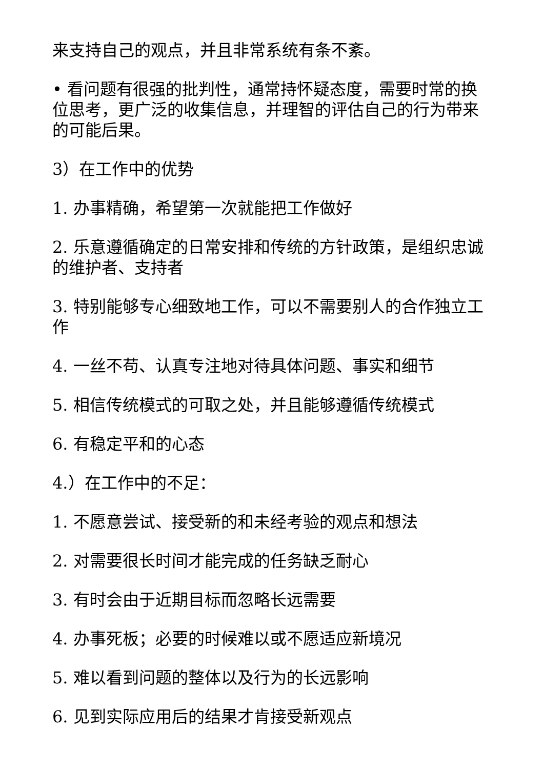来支持自己的观点，并且非常系统有条不紊。
• 看问题有很强的批判性，通常持怀疑态度，需要时常的换位思考，更广泛的收集信息，并理智的评估自己的行为带来的可能后果。
3）在工作中的优势
1. 办事精确，希望第一次就能把工作做好
2. 乐意遵循确定的日常安排和传统的方针政策，是组织忠诚的维护者、支持者
3. 特别能够专心细致地工作，可以不需要别人的合作独立工作
4. 一丝不苟、认真专注地对待具体问题、事实和细节
5. 相信传统模式的可取之处，并且能够遵循传统模式
6. 有稳定平和的心态
4.）在工作中的不足：
1. 不愿意尝试、接受新的和未经考验的观点和想法
2. 对需要很长时间才能完成的任务缺乏耐心
3. 有时会由于近期目标而忽略长远需要
4. 办事死板；必要的时候难以或不愿适应新境况
5. 难以看到问题的整体以及行为的长远影响
6. 见到实际应用后的结果才肯接受新观点